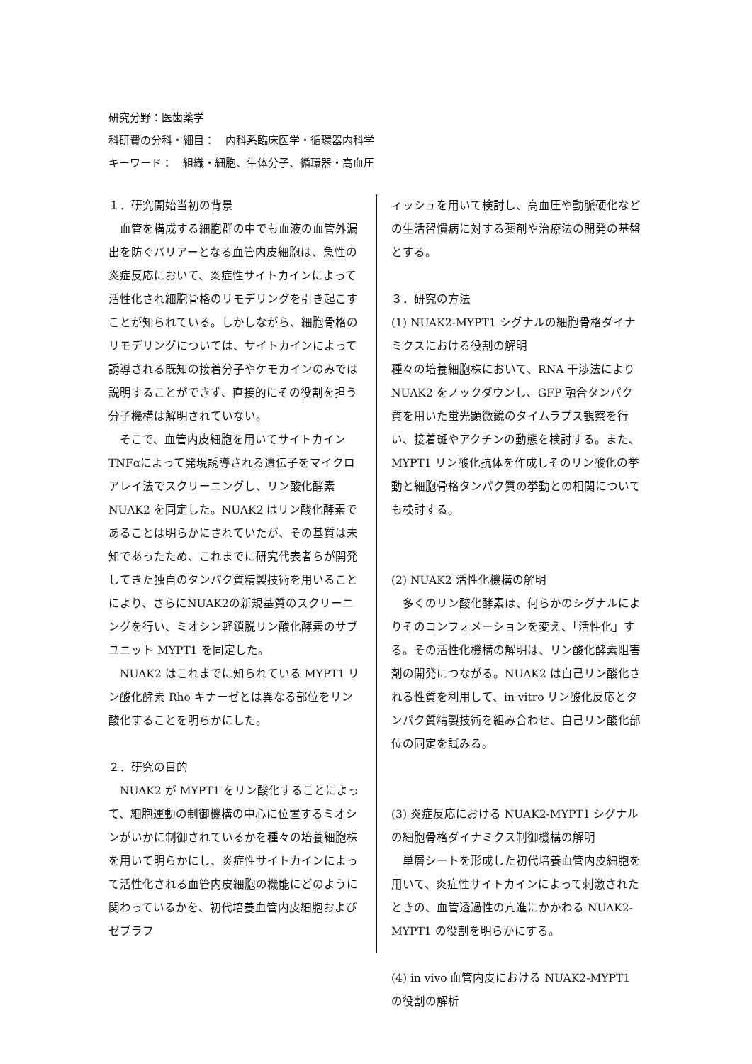研究分野：医歯薬学
科研費の分科・細目：　内科系臨床医学・循環器内科学
キーワード：　組織・細胞、生体分子、循環器・高血圧
１．研究開始当初の背景
　血管を構成する細胞群の中でも血液の血管外漏出を防ぐバリアーとなる血管内皮細胞は、急性の炎症反応において、炎症性サイトカインによって活性化され細胞骨格のリモデリングを引き起こすことが知られている。しかしながら、細胞骨格のリモデリングについては、サイトカインによって誘導される既知の接着分子やケモカインのみでは説明することができず、直接的にその役割を担う分子機構は解明されていない。
　そこで、血管内皮細胞を用いてサイトカイン TNFαによって発現誘導される遺伝子をマイクロアレイ法でスクリーニングし、リン酸化酵素 NUAK2 を同定した。NUAK2 はリン酸化酵素であることは明らかにされていたが、その基質は未知であったため、これまでに研究代表者らが開発してきた独自のタンパク質精製技術を用いることにより、さらにNUAK2の新規基質のスクリーニングを行い、ミオシン軽鎖脱リン酸化酵素のサブユニット MYPT1 を同定した。
　NUAK2 はこれまでに知られている MYPT1 リン酸化酵素 Rho キナーゼとは異なる部位をリン酸化することを明らかにした。
２．研究の目的
　NUAK2 が MYPT1 をリン酸化することによって、細胞運動の制御機構の中心に位置するミオシンがいかに制御されているかを種々の培養細胞株を用いて明らかにし、炎症性サイトカインによって活性化される血管内皮細胞の機能にどのように関わっているかを、初代培養血管内皮細胞およびゼブラフ
ィッシュを用いて検討し、高血圧や動脈硬化などの生活習慣病に対する薬剤や治療法の開発の基盤とする。
３．研究の方法
(1) NUAK2-MYPT1 シグナルの細胞骨格ダイナミクスにおける役割の解明
種々の培養細胞株において、RNA 干渉法により NUAK2 をノックダウンし、GFP 融合タンパク質を用いた蛍光顕微鏡のタイムラプス観察を行い、接着斑やアクチンの動態を検討する。また、MYPT1 リン酸化抗体を作成しそのリン酸化の挙動と細胞骨格タンパク質の挙動との相関についても検討する。
(2) NUAK2 活性化機構の解明
　多くのリン酸化酵素は、何らかのシグナルによりそのコンフォメーションを変え、「活性化」する。その活性化機構の解明は、リン酸化酵素阻害剤の開発につながる。NUAK2 は自己リン酸化される性質を利用して、in vitro リン酸化反応とタンパク質精製技術を組み合わせ、自己リン酸化部位の同定を試みる。
(3) 炎症反応における NUAK2-MYPT1 シグナルの細胞骨格ダイナミクス制御機構の解明
　単層シートを形成した初代培養血管内皮細胞を用いて、炎症性サイトカインによって刺激されたときの、血管透過性の亢進にかかわる NUAK2-MYPT1 の役割を明らかにする。
(4) in vivo 血管内皮における NUAK2-MYPT1 の役割の解析